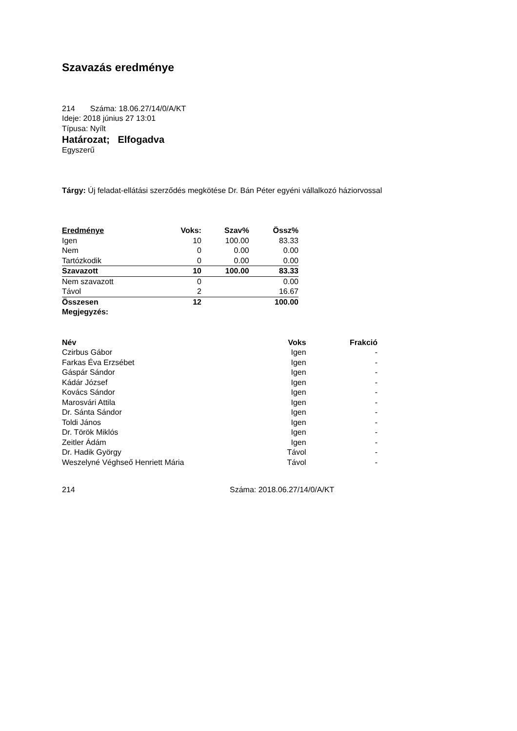Szavazás eredménye
214 Száma: 18.06.27/14/0/A/KT
Ideje: 2018 június 27 13:01
Típusa: Nyílt
Határozat; Elfogadva
Egyszerű
Tárgy: Új feladat-ellátási szerződés megkötése Dr. Bán Péter egyéni vállalkozó háziorvossal
| Eredménye | Voks: | Szav% | Össz% |
| --- | --- | --- | --- |
| Igen | 10 | 100.00 | 83.33 |
| Nem | 0 | 0.00 | 0.00 |
| Tartózkodik | 0 | 0.00 | 0.00 |
| Szavazott | 10 | 100.00 | 83.33 |
| Nem szavazott | 0 | | 0.00 |
| Távol | 2 | | 16.67 |
| Összesen | 12 | | 100.00 |
| Megjegyzés: | | | |
| Név | Voks | Frakció |
| --- | --- | --- |
| Czirbus Gábor | Igen | - |
| Farkas Éva Erzsébet | Igen | - |
| Gáspár Sándor | Igen | - |
| Kádár József | Igen | - |
| Kovács Sándor | Igen | - |
| Marosvári Attila | Igen | - |
| Dr. Sánta Sándor | Igen | - |
| Toldi János | Igen | - |
| Dr. Török Miklós | Igen | - |
| Zeitler Ádám | Igen | - |
| Dr. Hadik György | Távol | - |
| Weszelyné Véghseő Henriett Mária | Távol | - |
214 Száma: 2018.06.27/14/0/A/KT